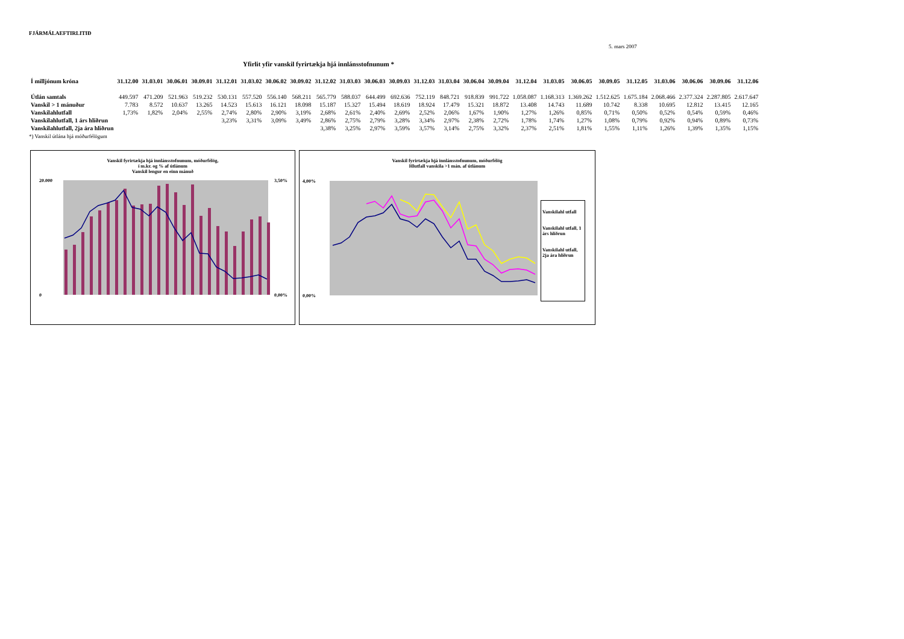FJÁRMÁLAEFTIRLITIÐ
5. mars 2007
Yfirlit yfir vanskil fyrirtækja hjá innlánsstofnunum *
| Í milljónum króna | 31.12.00 | 31.03.01 | 30.06.01 | 30.09.01 | 31.12.01 | 31.03.02 | 30.06.02 | 30.09.02 | 31.12.02 | 31.03.03 | 30.06.03 | 30.09.03 | 31.12.03 | 31.03.04 | 30.06.04 | 30.09.04 | 31.12.04 | 31.03.05 | 30.06.05 | 30.09.05 | 31.12.05 | 31.03.06 | 30.06.06 | 30.09.06 | 31.12.06 |
| --- | --- | --- | --- | --- | --- | --- | --- | --- | --- | --- | --- | --- | --- | --- | --- | --- | --- | --- | --- | --- | --- | --- | --- | --- | --- |
| Útlán samtals | 449.597 | 471.209 | 521.963 | 519.232 | 530.131 | 557.520 | 556.140 | 568.211 | 565.779 | 588.037 | 644.499 | 692.636 | 752.119 | 848.721 | 918.839 | 991.722 | 1.058.087 | 1.168.313 | 1.369.262 | 1.512.625 | 1.675.184 | 2.068.466 | 2.377.324 | 2.287.805 | 2.617.647 |
| Vanskil > 1 mánuður | 7.783 | 8.572 | 10.637 | 13.265 | 14.523 | 15.613 | 16.121 | 18.098 | 15.187 | 15.327 | 15.494 | 18.619 | 18.924 | 17.479 | 15.321 | 18.872 | 13.408 | 14.743 | 11.689 | 10.742 | 8.338 | 10.695 | 12.812 | 13.415 | 12.165 |
| Vanskilahlutfall | 1,73% | 1,82% | 2,04% | 2,55% | 2,74% | 2,80% | 2,90% | 3,19% | 2,68% | 2,61% | 2,40% | 2,69% | 2,52% | 2,06% | 1,67% | 1,90% | 1,27% | 1,26% | 0,85% | 0,71% | 0,50% | 0,52% | 0,54% | 0,59% | 0,46% |
| Vanskilahlutfall, 1 árs hliðrun | | | | | 3,23% | 3,31% | 3,09% | 3,49% | 2,86% | 2,75% | 2,79% | 3,28% | 3,34% | 2,97% | 2,38% | 2,72% | 1,78% | 1,74% | 1,27% | 1,08% | 0,79% | 0,92% | 0,94% | 0,89% | 0,73% |
| Vanskilahlutfall, 2ja ára hliðrun | | | | | | | | | 3,38% | 3,25% | 2,97% | 3,59% | 3,57% | 3,14% | 2,75% | 3,32% | 2,37% | 2,51% | 1,81% | 1,55% | 1,11% | 1,26% | 1,39% | 1,35% | 1,15% |
*) Vanskil útlána hjá móðurfélögum
Vanskil fyrirtækja hjá innlánsstofnunum, móðurfélög,
í m.kr. og % af útlánum
Vanskil lengur en einn mánuð
20.000
0
3,50%
0,00%
Vanskil fyrirtækja hjá innlánsstofnunum, móðurfélög
Hlutfall vanskila >1 mán. af útlánum
4,00%
0,00%
Vanskilahl utfall
Vanskilahl utfall, 1 árs hliðrun
Vanskilahl utfall, 2ja ára hliðrun